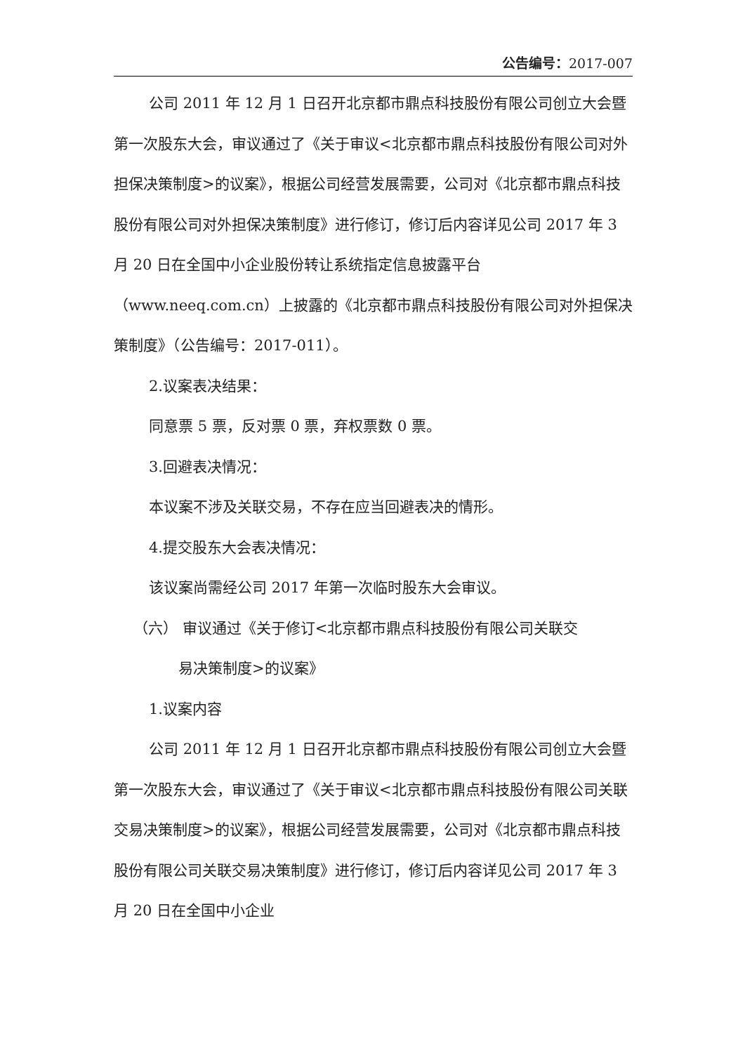公告编号：2017-007
公司 2011 年 12 月 1 日召开北京都市鼎点科技股份有限公司创立大会暨第一次股东大会，审议通过了《关于审议<北京都市鼎点科技股份有限公司对外担保决策制度>的议案》，根据公司经营发展需要，公司对《北京都市鼎点科技股份有限公司对外担保决策制度》进行修订，修订后内容详见公司 2017 年 3 月 20 日在全国中小企业股份转让系统指定信息披露平台（www.neeq.com.cn）上披露的《北京都市鼎点科技股份有限公司对外担保决策制度》（公告编号：2017-011）。
2.议案表决结果：
同意票 5 票，反对票 0 票，弃权票数 0 票。
3.回避表决情况：
本议案不涉及关联交易，不存在应当回避表决的情形。
4.提交股东大会表决情况：
该议案尚需经公司 2017 年第一次临时股东大会审议。
（六） 审议通过《关于修订<北京都市鼎点科技股份有限公司关联交
易决策制度>的议案》
1.议案内容
公司 2011 年 12 月 1 日召开北京都市鼎点科技股份有限公司创立大会暨第一次股东大会，审议通过了《关于审议<北京都市鼎点科技股份有限公司关联交易决策制度>的议案》，根据公司经营发展需要，公司对《北京都市鼎点科技股份有限公司关联交易决策制度》进行修订，修订后内容详见公司 2017 年 3 月 20 日在全国中小企业